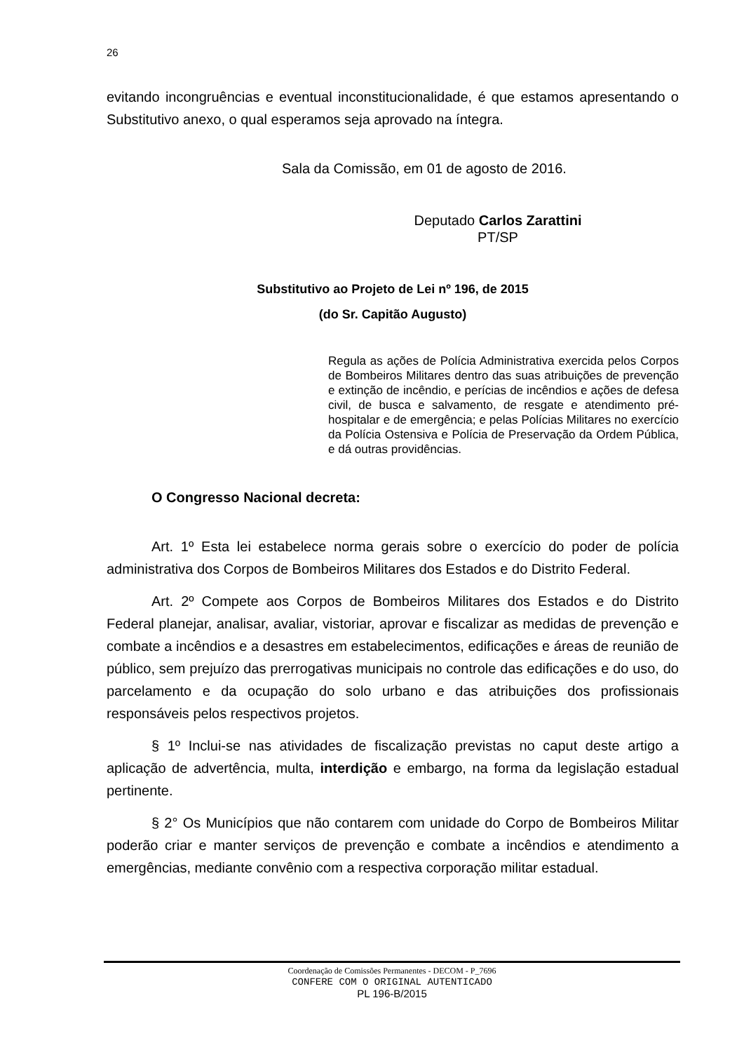26
evitando incongruências e eventual inconstitucionalidade, é que estamos apresentando o Substitutivo anexo, o qual esperamos seja aprovado na íntegra.
Sala da Comissão, em 01 de agosto de 2016.
Deputado Carlos Zarattini
PT/SP
Substitutivo ao Projeto de Lei nº 196, de 2015
(do Sr. Capitão Augusto)
Regula as ações de Polícia Administrativa exercida pelos Corpos de Bombeiros Militares dentro das suas atribuições de prevenção e extinção de incêndio, e perícias de incêndios e ações de defesa civil, de busca e salvamento, de resgate e atendimento pré-hospitalar e de emergência; e pelas Polícias Militares no exercício da Polícia Ostensiva e Polícia de Preservação da Ordem Pública, e dá outras providências.
O Congresso Nacional decreta:
Art. 1º Esta lei estabelece norma gerais sobre o exercício do poder de polícia administrativa dos Corpos de Bombeiros Militares dos Estados e do Distrito Federal.
Art. 2º Compete aos Corpos de Bombeiros Militares dos Estados e do Distrito Federal planejar, analisar, avaliar, vistoriar, aprovar e fiscalizar as medidas de prevenção e combate a incêndios e a desastres em estabelecimentos, edificações e áreas de reunião de público, sem prejuízo das prerrogativas municipais no controle das edificações e do uso, do parcelamento e da ocupação do solo urbano e das atribuições dos profissionais responsáveis pelos respectivos projetos.
§ 1º Inclui-se nas atividades de fiscalização previstas no caput deste artigo a aplicação de advertência, multa, interdição e embargo, na forma da legislação estadual pertinente.
§ 2° Os Municípios que não contarem com unidade do Corpo de Bombeiros Militar poderão criar e manter serviços de prevenção e combate a incêndios e atendimento a emergências, mediante convênio com a respectiva corporação militar estadual.
Coordenação de Comissões Permanentes - DECOM - P_7696
CONFERE COM O ORIGINAL AUTENTICADO
PL 196-B/2015